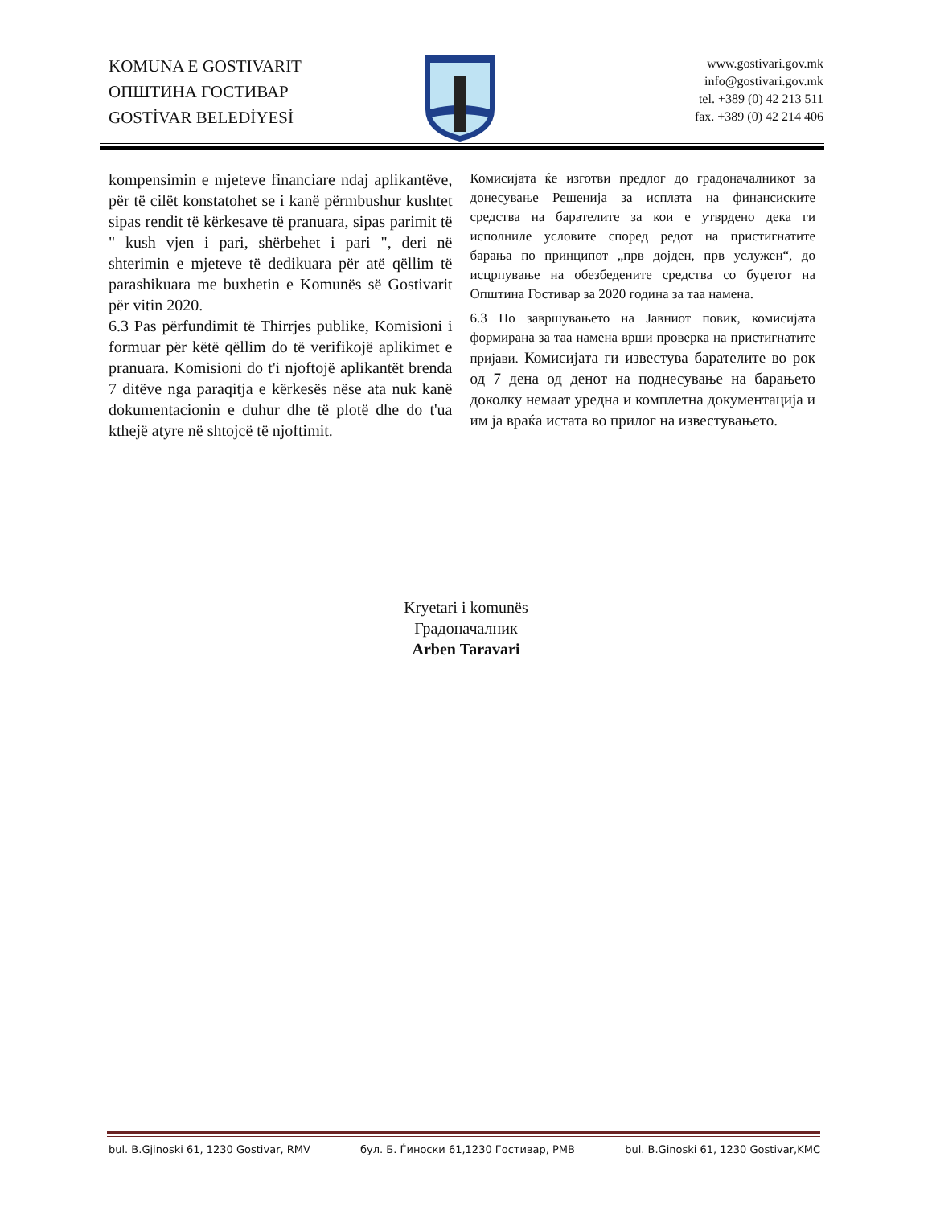KOMUNA E GOSTIVARIT
ОПШТИНА ГОСТИВАР
GOSTİVAR BELEDİYESİ
www.gostivari.gov.mk
info@gostivari.gov.mk
tel. +389 (0) 42 213 511
fax. +389 (0) 42 214 406
kompensimin e mjeteve financiare ndaj aplikantëve, për të cilët konstatohet se i kanë përmbushur kushtet sipas rendit të kërkesave të pranuara, sipas parimit të " kush vjen i pari, shërbehet i pari ", deri në shterimin e mjeteve të dedikuara për atë qëllim të parashikuara me buxhetin e Komunës së Gostivarit për vitin 2020.
6.3 Pas përfundimit të Thirrjes publike, Komisioni i formuar për këtë qëllim do të verifikojë aplikimet e pranuara. Komisioni do t'i njoftojë aplikantët brenda 7 ditëve nga paraqitja e kërkesës nëse ata nuk kanë dokumentacionin e duhur dhe të plotë dhe do t'ua kthejë atyre në shtojcë të njoftimit.
Комисијата ќе изготви предлог до градоначалникот за донесување Решенија за исплата на финансиските средства на барателите за кои е утврдено дека ги исполниле условите според редот на пристигнатите барања по принципот „прв дојден, прв услужен“, до исцрпување на обезбедените средства со буџетот на Општина Гостивар за 2020 година за таа намена.
6.3 По завршувањето на Јавниот повик, комисијата формирана за таа намена врши проверка на пристигнатите пријави. Комисијата ги известува барателите во рок од 7 дена од денот на поднесување на барањето доколку немаат уредна и комплетна документација и им ја враќа истата во прилог на известувањето.
Kryetari i komunës
Градоначалник
Arben Taravari
bul. B.Gjinoski 61, 1230 Gostivar, RMV бул. Б. Ѓиноски 61,1230 Гостивар, РМВ bul. B.Ginoski 61, 1230 Gostivar,KMC